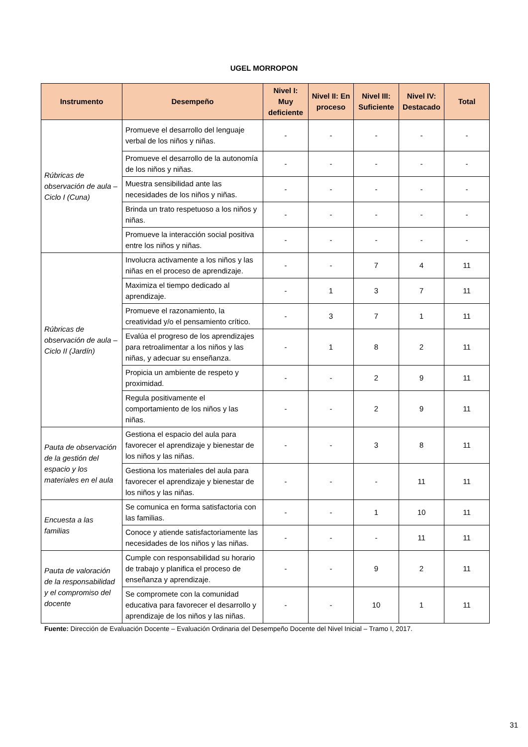UGEL MORROPON
| Instrumento | Desempeño | Nivel I: Muy deficiente | Nivel II: En proceso | Nivel III: Suficiente | Nivel IV: Destacado | Total |
| --- | --- | --- | --- | --- | --- | --- |
| Rúbricas de observación de aula – Ciclo I (Cuna) | Promueve el desarrollo del lenguaje verbal de los niños y niñas. | - | - | - | - | - |
| | Promueve el desarrollo de la autonomía de los niños y niñas. | - | - | - | - | - |
| | Muestra sensibilidad ante las necesidades de los niños y niñas. | - | - | - | - | - |
| | Brinda un trato respetuoso a los niños y niñas. | - | - | - | - | - |
| | Promueve la interacción social positiva entre los niños y niñas. | - | - | - | - | - |
| Rúbricas de observación de aula – Ciclo II (Jardín) | Involucra activamente a los niños y las niñas en el proceso de aprendizaje. | - | - | 7 | 4 | 11 |
| | Maximiza el tiempo dedicado al aprendizaje. | - | 1 | 3 | 7 | 11 |
| | Promueve el razonamiento, la creatividad y/o el pensamiento crítico. | - | 3 | 7 | 1 | 11 |
| | Evalúa el progreso de los aprendizajes para retroalimentar a los niños y las niñas, y adecuar su enseñanza. | - | 1 | 8 | 2 | 11 |
| | Propicia un ambiente de respeto y proximidad. | - | - | 2 | 9 | 11 |
| | Regula positivamente el comportamiento de los niños y las niñas. | - | - | 2 | 9 | 11 |
| Pauta de observación de la gestión del espacio y los materiales en el aula | Gestiona el espacio del aula para favorecer el aprendizaje y bienestar de los niños y las niñas. | - | - | 3 | 8 | 11 |
| | Gestiona los materiales del aula para favorecer el aprendizaje y bienestar de los niños y las niñas. | - | - | - | 11 | 11 |
| Encuesta a las familias | Se comunica en forma satisfactoria con las familias. | - | - | 1 | 10 | 11 |
| | Conoce y atiende satisfactoriamente las necesidades de los niños y las niñas. | - | - | - | 11 | 11 |
| Pauta de valoración de la responsabilidad y el compromiso del docente | Cumple con responsabilidad su horario de trabajo y planifica el proceso de enseñanza y aprendizaje. | - | - | 9 | 2 | 11 |
| | Se compromete con la comunidad educativa para favorecer el desarrollo y aprendizaje de los niños y las niñas. | - | - | 10 | 1 | 11 |
Fuente: Dirección de Evaluación Docente – Evaluación Ordinaria del Desempeño Docente del Nivel Inicial – Tramo I, 2017.
31